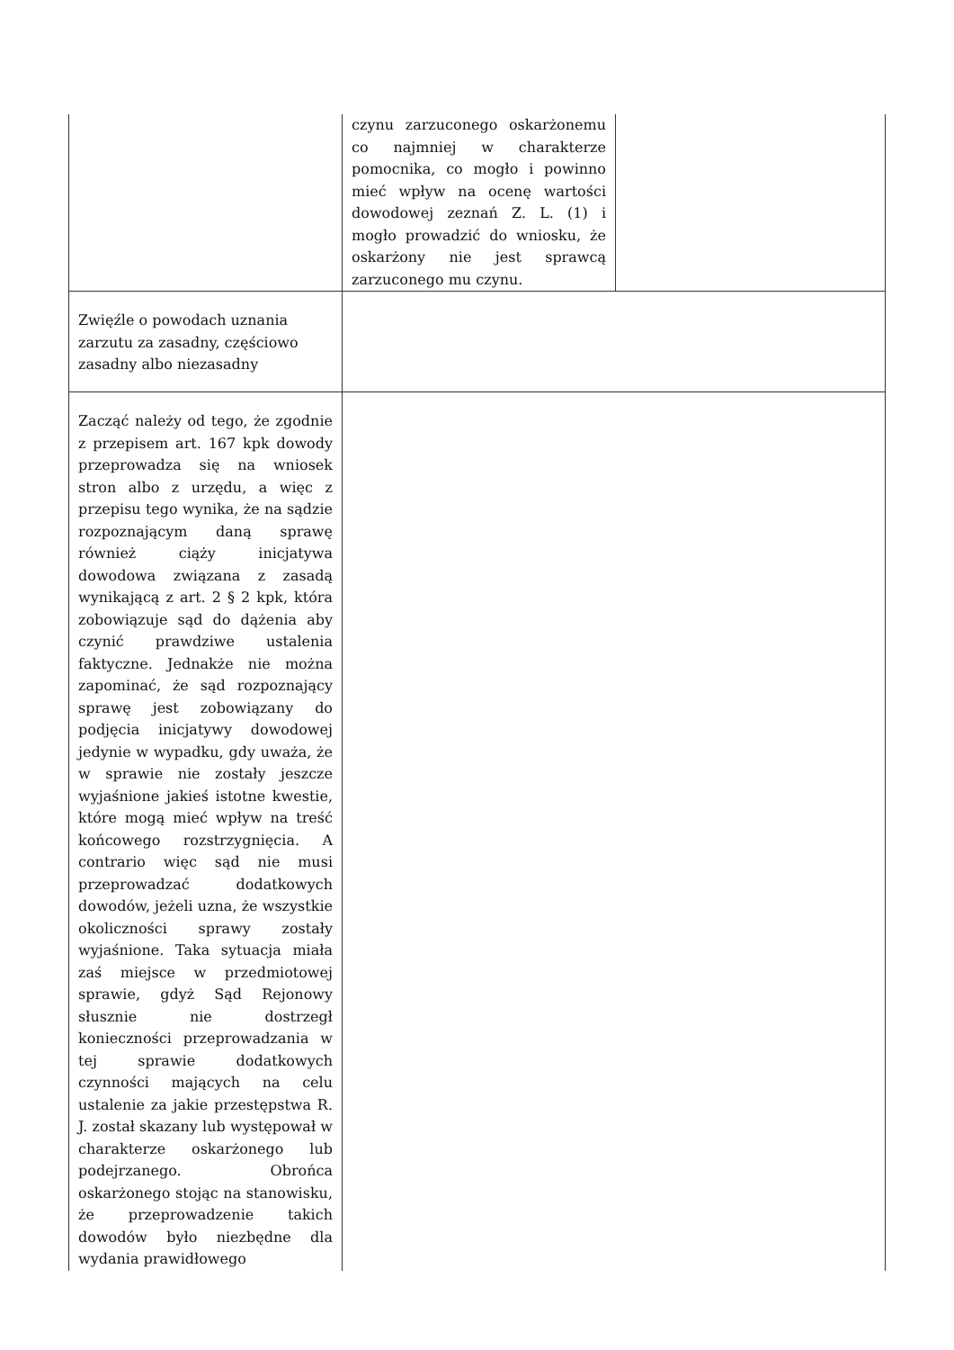| | czynu zarzuconego oskarżonemu co najmniej w charakterze pomocnika, co mogło i powinno mieć wpływ na ocenę wartości dowodowej zeznań Z. L. (1) i mogło prowadzić do wniosku, że oskarżony nie jest sprawcą zarzuconego mu czynu. | |
| Zwięźle o powodach uznania zarzutu za zasadny, częściowo zasadny albo niezasadny | | |
| Zacząć należy od tego, że zgodnie z przepisem art. 167 kpk dowody przeprowadza się na wniosek stron albo z urzędu, a więc z przepisu tego wynika, że na sądzie rozpoznającym daną sprawę również ciąży inicjatywa dowodowa związana z zasadą wynikającą z art. 2 § 2 kpk, która zobowiązuje sąd do dążenia aby czynić prawdziwe ustalenia faktyczne. Jednakże nie można zapominać, że sąd rozpoznający sprawę jest zobowiązany do podjęcia inicjatywy dowodowej jedynie w wypadku, gdy uważa, że w sprawie nie zostały jeszcze wyjaśnione jakieś istotne kwestie, które mogą mieć wpływ na treść końcowego rozstrzygnięcia. A contrario więc sąd nie musi przeprowadzać dodatkowych dowodów, jeżeli uzna, że wszystkie okoliczności sprawy zostały wyjaśnione. Taka sytuacja miała zaś miejsce w przedmiotowej sprawie, gdyż Sąd Rejonowy słusznie nie dostrzegł konieczności przeprowadzania w tej sprawie dodatkowych czynności mających na celu ustalenie za jakie przestępstwa R. J. został skazany lub występował w charakterze oskarżonego lub podejrzanego. Obrońca oskarżonego stojąc na stanowisku, że przeprowadzenie takich dowodów było niezbędne dla wydania prawidłowego | | |